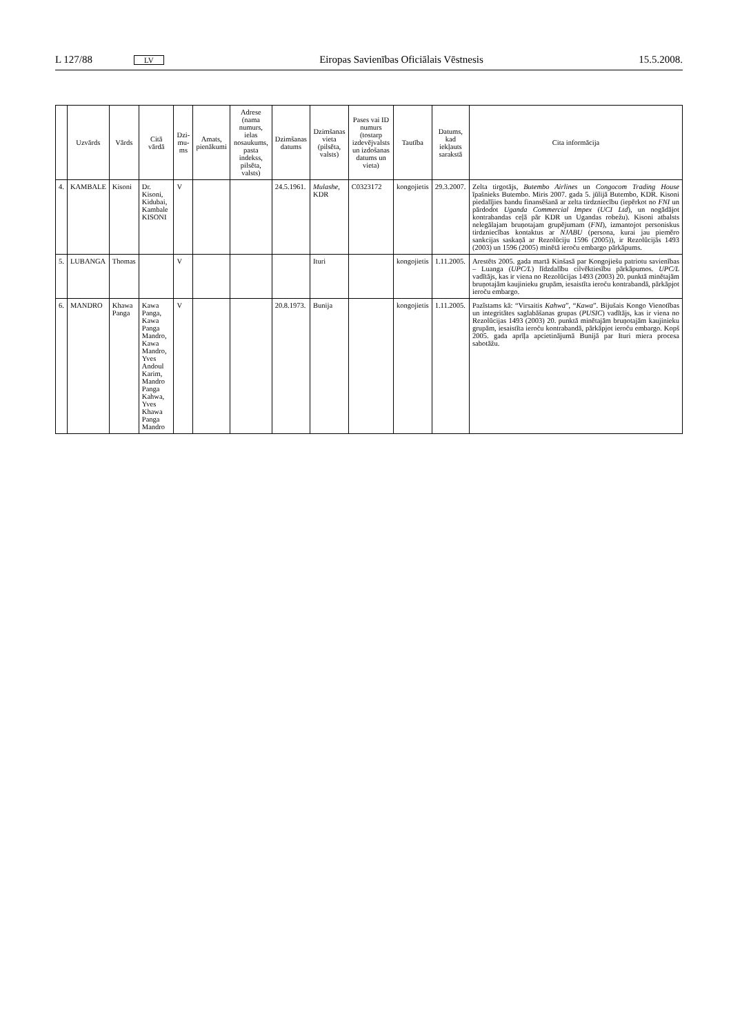L 127/88 LV Eiropas Savienības Oficiālais Vēstnesis 15.5.2008.
| | Uzvārds | Vārds | Citā vārdā | Dzi-mu-ms | Amats, pienākumi | Adrese (nama numurs, ielas nosaukums, pasta indekss, pilsēta, valsts) | Dzimšanas datums | Dzimšanas vieta (pilsēta, valsts) | Pases vai ID numurs (tostarp izdevējvalsts un izdošanas datums un vieta) | Tautība | Datums, kad iekļauts sarakstā | Cita informācija |
| --- | --- | --- | --- | --- | --- | --- | --- | --- | --- | --- | --- | --- |
| 4. | KAMBALE | Kisoni | Dr. Kisoni, Kidubai, Kambale KISONI | V | | | 24.5.1961. | Mulashe , KDR | C0323172 | kongojietis | 29.3.2007. | Zelta tirgotājs, Butembo Airlines un Congocom Trading House īpašnieks Butembo. Miris 2007. gada 5. jūlijā Butembo, KDR. Kisoni piedalījies bandu finansēšanā ar zelta tirdzniecību (iepērkot no FNI un pārdodot Uganda Commercial Impex ( UCI Ltd ), un nogādājot kontrabandas ceļā pār KDR un Ugandas robežu). Kisoni atbalsts nelegālajam bruņotajam grupējumam ( FNI ), izmantojot personiskus tirdzniecības kontaktus ar NJABU (persona, kurai jau piemēro sankcijas saskaņā ar Rezolūciju 1596 (2005)), ir Rezolūcijās 1493 (2003) un 1596 (2005) minētā ieroču embargo pārkāpums. |
| 5. | LUBANGA | Thomas | | V | | | | Ituri | | kongojietis | 1.11.2005. | Arestēts 2005. gada martā Kinšasā par Kongojiešu patriotu savienības – Luanga ( UPC/L ) līdzdalību cilvēktiesību pārkāpumos. UPC/L vadītājs, kas ir viena no Rezolūcijas 1493 (2003) 20. punktā minētajām bruņotajām kaujinieku grupām, iesaistīta ieroču kontrabandā, pārkāpjot ieroču embargo. |
| 6. | MANDRO | Khawa Panga | Kawa Panga, Kawa Panga Mandro, Kawa Mandro, Yves Andoul Karim, Mandro Panga Kahwa, Yves Khawa Panga Mandro | V | | | 20.8.1973. | Bunija | | kongojietis | 1.11.2005. | Pazīstams kā: “Virsaitis Kahwa ”, “ Kawa ”. Bijušais Kongo Vienotības un integritātes saglabāšanas grupas ( PUSIC ) vadītājs, kas ir viena no Rezolūcijas 1493 (2003) 20. punktā minētajām bruņotajām kaujinieku grupām, iesaistīta ieroču kontrabandā, pārkāpjot ieroču embargo. Kopš 2005. gada aprīļa apcietinājumā Bunijā par Ituri miera procesa sabotāžu. |